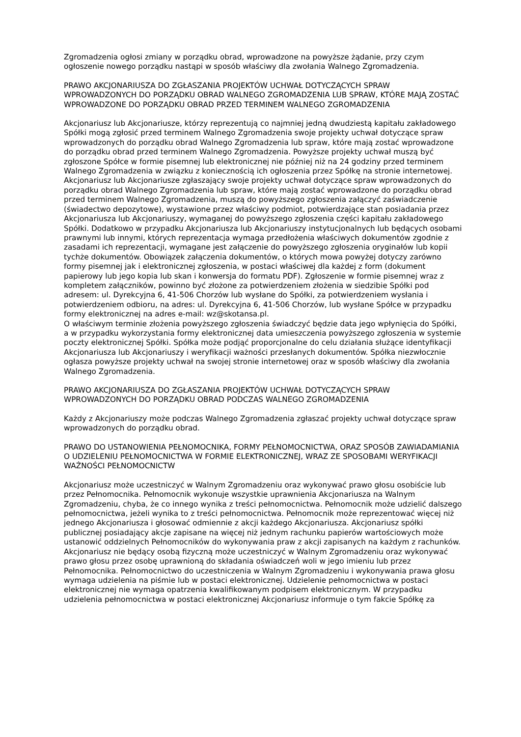Zgromadzenia ogłosi zmiany w porządku obrad, wprowadzone na powyższe żądanie, przy czym ogłoszenie nowego porządku nastąpi w sposób właściwy dla zwołania Walnego Zgromadzenia.
PRAWO AKCJONARIUSZA DO ZGŁASZANIA PROJEKTÓW UCHWAŁ DOTYCZĄCYCH SPRAW WPROWADZONYCH DO PORZĄDKU OBRAD WALNEGO ZGROMADZENIA LUB SPRAW, KTÓRE MAJĄ ZOSTAĆ WPROWADZONE DO PORZĄDKU OBRAD PRZED TERMINEM WALNEGO ZGROMADZENIA
Akcjonariusz lub Akcjonariusze, którzy reprezentują co najmniej jedną dwudziestą kapitału zakładowego Spółki mogą zgłosić przed terminem Walnego Zgromadzenia swoje projekty uchwał dotyczące spraw wprowadzonych do porządku obrad Walnego Zgromadzenia lub spraw, które mają zostać wprowadzone do porządku obrad przed terminem Walnego Zgromadzenia. Powyższe projekty uchwał muszą być zgłoszone Spółce w formie pisemnej lub elektronicznej nie później niż na 24 godziny przed terminem Walnego Zgromadzenia w związku z koniecznością ich ogłoszenia przez Spółkę na stronie internetowej. Akcjonariusz lub Akcjonariusze zgłaszający swoje projekty uchwał dotyczące spraw wprowadzonych do porządku obrad Walnego Zgromadzenia lub spraw, które mają zostać wprowadzone do porządku obrad przed terminem Walnego Zgromadzenia, muszą do powyższego zgłoszenia załączyć zaświadczenie (świadectwo depozytowe), wystawione przez właściwy podmiot, potwierdzające stan posiadania przez Akcjonariusza lub Akcjonariuszy, wymaganej do powyższego zgłoszenia części kapitału zakładowego Spółki. Dodatkowo w przypadku Akcjonariusza lub Akcjonariuszy instytucjonalnych lub będących osobami prawnymi lub innymi, których reprezentacja wymaga przedłożenia właściwych dokumentów zgodnie z zasadami ich reprezentacji, wymagane jest załączenie do powyższego zgłoszenia oryginałów lub kopii tychże dokumentów. Obowiązek załączenia dokumentów, o których mowa powyżej dotyczy zarówno formy pisemnej jak i elektronicznej zgłoszenia, w postaci właściwej dla każdej z form (dokument papierowy lub jego kopia lub skan i konwersja do formatu PDF). Zgłoszenie w formie pisemnej wraz z kompletem załączników, powinno być złożone za potwierdzeniem złożenia w siedzibie Spółki pod adresem: ul. Dyrekcyjna 6, 41-506 Chorzów lub wysłane do Spółki, za potwierdzeniem wysłania i potwierdzeniem odbioru, na adres: ul. Dyrekcyjna 6, 41-506 Chorzów, lub wysłane Spółce w przypadku formy elektronicznej na adres e-mail: wz@skotansa.pl.
O właściwym terminie złożenia powyższego zgłoszenia świadczyć będzie data jego wpłynięcia do Spółki, a w przypadku wykorzystania formy elektronicznej data umieszczenia powyższego zgłoszenia w systemie poczty elektronicznej Spółki. Spółka może podjąć proporcjonalne do celu działania służące identyfikacji Akcjonariusza lub Akcjonariuszy i weryfikacji ważności przesłanych dokumentów. Spółka niezwłocznie ogłasza powyższe projekty uchwał na swojej stronie internetowej oraz w sposób właściwy dla zwołania Walnego Zgromadzenia.
PRAWO AKCJONARIUSZA DO ZGŁASZANIA PROJEKTÓW UCHWAŁ DOTYCZĄCYCH SPRAW WPROWADZONYCH DO PORZĄDKU OBRAD PODCZAS WALNEGO ZGROMADZENIA
Każdy z Akcjonariuszy może podczas Walnego Zgromadzenia zgłaszać projekty uchwał dotyczące spraw wprowadzonych do porządku obrad.
PRAWO DO USTANOWIENIA PEŁNOMOCNIKA, FORMY PEŁNOMOCNICTWA, ORAZ SPOSÓB ZAWIADAMIANIA O UDZIELENIU PEŁNOMOCNICTWA W FORMIE ELEKTRONICZNEJ, WRAZ ZE SPOSOBAMI WERYFIKACJI WAŻNOŚCI PEŁNOMOCNICTW
Akcjonariusz może uczestniczyć w Walnym Zgromadzeniu oraz wykonywać prawo głosu osobiście lub przez Pełnomocnika. Pełnomocnik wykonuje wszystkie uprawnienia Akcjonariusza na Walnym Zgromadzeniu, chyba, że co innego wynika z treści pełnomocnictwa. Pełnomocnik może udzielić dalszego pełnomocnictwa, jeżeli wynika to z treści pełnomocnictwa. Pełnomocnik może reprezentować więcej niż jednego Akcjonariusza i głosować odmiennie z akcji każdego Akcjonariusza. Akcjonariusz spółki publicznej posiadający akcje zapisane na więcej niż jednym rachunku papierów wartościowych może ustanowić oddzielnych Pełnomocników do wykonywania praw z akcji zapisanych na każdym z rachunków. Akcjonariusz nie będący osobą fizyczną może uczestniczyć w Walnym Zgromadzeniu oraz wykonywać prawo głosu przez osobę uprawnioną do składania oświadczeń woli w jego imieniu lub przez Pełnomocnika. Pełnomocnictwo do uczestniczenia w Walnym Zgromadzeniu i wykonywania prawa głosu wymaga udzielenia na piśmie lub w postaci elektronicznej. Udzielenie pełnomocnictwa w postaci elektronicznej nie wymaga opatrzenia kwalifikowanym podpisem elektronicznym. W przypadku udzielenia pełnomocnictwa w postaci elektronicznej Akcjonariusz informuje o tym fakcie Spółkę za